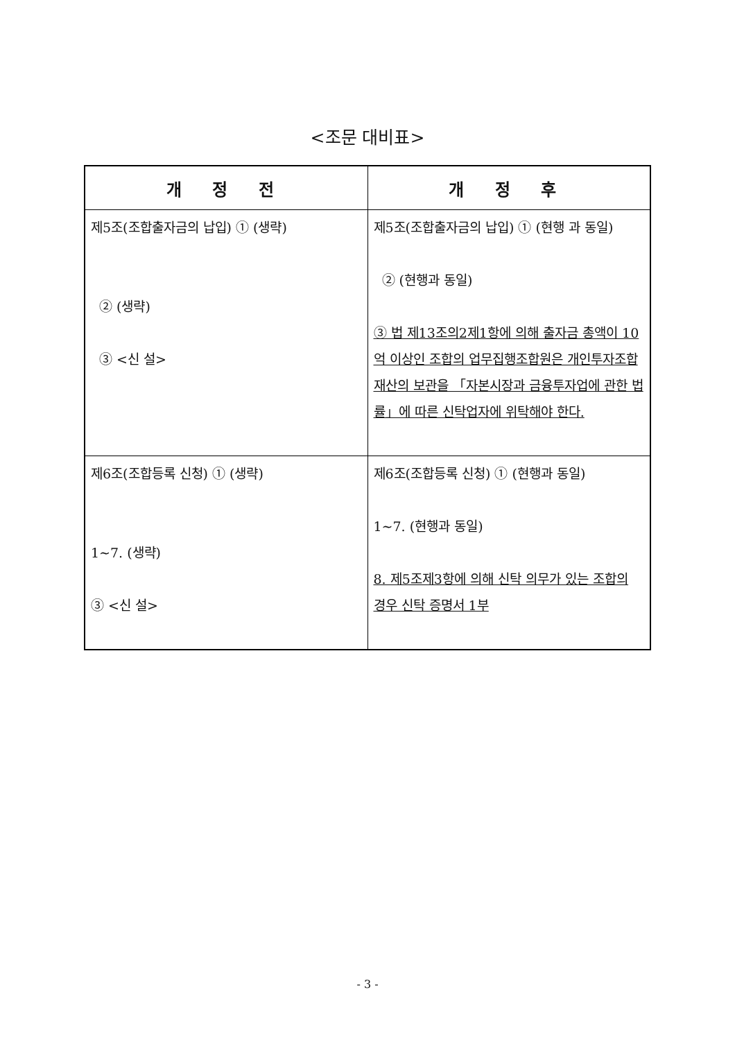<조문 대비표>
| 개 정 전 | 개 정 후 |
| --- | --- |
| 제5조(조합출자금의 납입) ① (생략) ② (생략) ③ <신 설> | 제5조(조합출자금의 납입) ① (현행 과 동일) ② (현행과 동일) ③ 법 제13조의2제1항에 의해 출자금 총액이 10억 이상인 조합의 업무집행조합원은 개인투자조합 재산의 보관을 「자본시장과 금융투자업에 관한 법률」에 따른 신탁업자에 위탁해야 한다. |
| 제6조(조합등록 신청) ① (생략) 1~7. (생략) ③ <신 설> | 제6조(조합등록 신청) ① (현행과 동일) 1~7. (현행과 동일) 8. 제5조제3항에 의해 신탁 의무가 있는 조합의 경우 신탁 증명서 1부 |
- 3 -